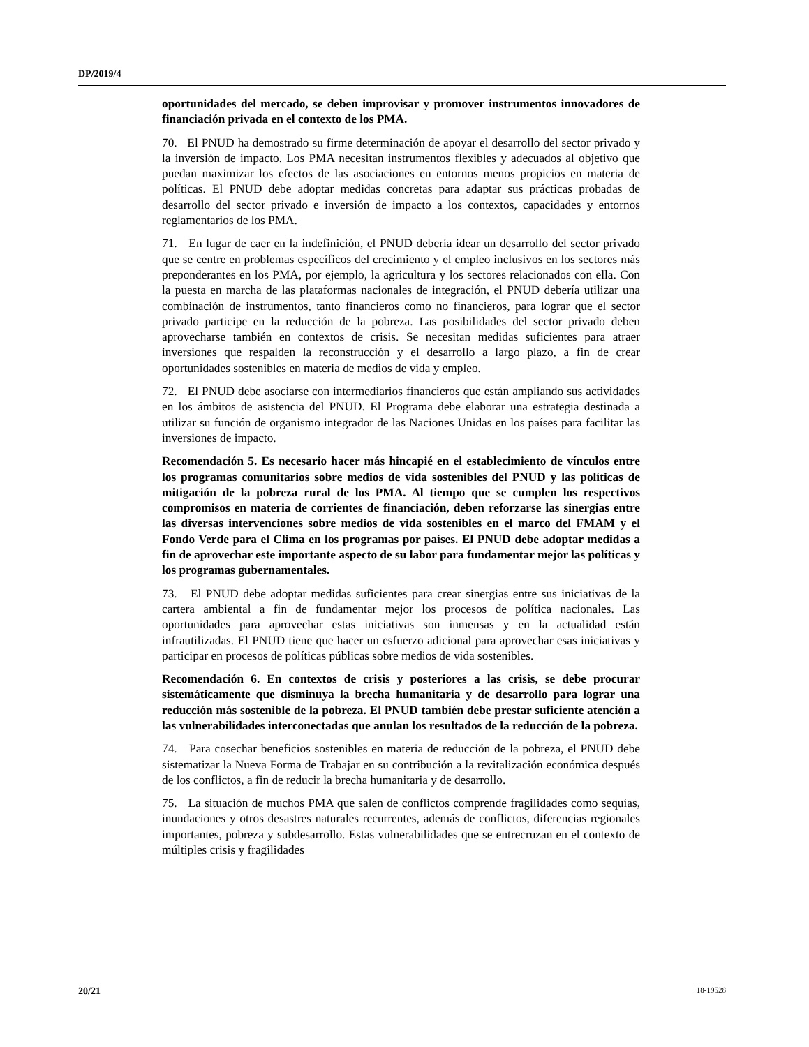DP/2019/4
oportunidades del mercado, se deben improvisar y promover instrumentos innovadores de financiación privada en el contexto de los PMA.
70. El PNUD ha demostrado su firme determinación de apoyar el desarrollo del sector privado y la inversión de impacto. Los PMA necesitan instrumentos flexibles y adecuados al objetivo que puedan maximizar los efectos de las asociaciones en entornos menos propicios en materia de políticas. El PNUD debe adoptar medidas concretas para adaptar sus prácticas probadas de desarrollo del sector privado e inversión de impacto a los contextos, capacidades y entornos reglamentarios de los PMA.
71. En lugar de caer en la indefinición, el PNUD debería idear un desarrollo del sector privado que se centre en problemas específicos del crecimiento y el empleo inclusivos en los sectores más preponderantes en los PMA, por ejemplo, la agricultura y los sectores relacionados con ella. Con la puesta en marcha de las plataformas nacionales de integración, el PNUD debería utilizar una combinación de instrumentos, tanto financieros como no financieros, para lograr que el sector privado participe en la reducción de la pobreza. Las posibilidades del sector privado deben aprovecharse también en contextos de crisis. Se necesitan medidas suficientes para atraer inversiones que respalden la reconstrucción y el desarrollo a largo plazo, a fin de crear oportunidades sostenibles en materia de medios de vida y empleo.
72. El PNUD debe asociarse con intermediarios financieros que están ampliando sus actividades en los ámbitos de asistencia del PNUD. El Programa debe elaborar una estrategia destinada a utilizar su función de organismo integrador de las Naciones Unidas en los países para facilitar las inversiones de impacto.
Recomendación 5. Es necesario hacer más hincapié en el establecimiento de vínculos entre los programas comunitarios sobre medios de vida sostenibles del PNUD y las políticas de mitigación de la pobreza rural de los PMA. Al tiempo que se cumplen los respectivos compromisos en materia de corrientes de financiación, deben reforzarse las sinergias entre las diversas intervenciones sobre medios de vida sostenibles en el marco del FMAM y el Fondo Verde para el Clima en los programas por países. El PNUD debe adoptar medidas a fin de aprovechar este importante aspecto de su labor para fundamentar mejor las políticas y los programas gubernamentales.
73. El PNUD debe adoptar medidas suficientes para crear sinergias entre sus iniciativas de la cartera ambiental a fin de fundamentar mejor los procesos de política nacionales. Las oportunidades para aprovechar estas iniciativas son inmensas y en la actualidad están infrautilizadas. El PNUD tiene que hacer un esfuerzo adicional para aprovechar esas iniciativas y participar en procesos de políticas públicas sobre medios de vida sostenibles.
Recomendación 6. En contextos de crisis y posteriores a las crisis, se debe procurar sistemáticamente que disminuya la brecha humanitaria y de desarrollo para lograr una reducción más sostenible de la pobreza. El PNUD también debe prestar suficiente atención a las vulnerabilidades interconectadas que anulan los resultados de la reducción de la pobreza.
74. Para cosechar beneficios sostenibles en materia de reducción de la pobreza, el PNUD debe sistematizar la Nueva Forma de Trabajar en su contribución a la revitalización económica después de los conflictos, a fin de reducir la brecha humanitaria y de desarrollo.
75. La situación de muchos PMA que salen de conflictos comprende fragilidades como sequías, inundaciones y otros desastres naturales recurrentes, además de conflictos, diferencias regionales importantes, pobreza y subdesarrollo. Estas vulnerabilidades que se entrecruzan en el contexto de múltiples crisis y fragilidades
20/21 18-19528